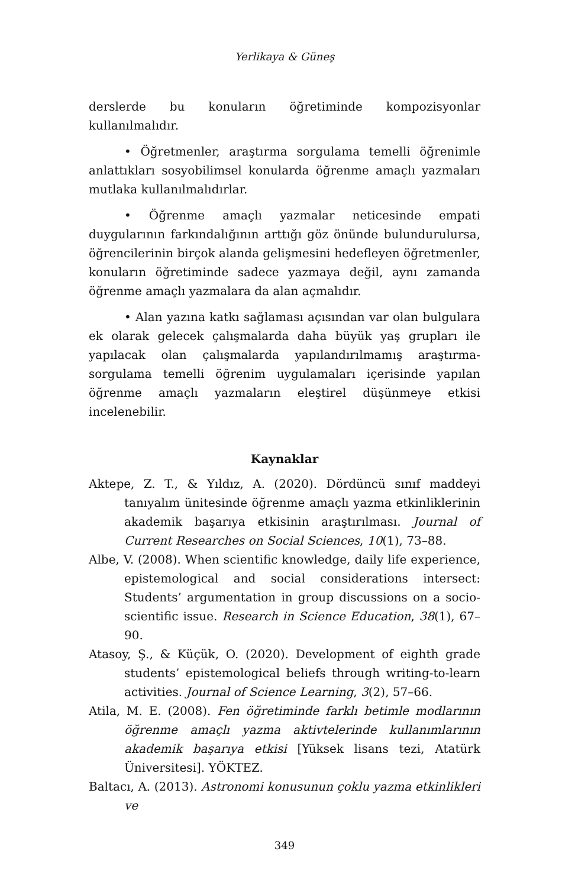Yerlikaya & Güneş
derslerde bu konuların öğretiminde kompozisyonlar kullanılmalıdır.
• Öğretmenler, araştırma sorgulama temelli öğrenimle anlattıkları sosyobilimsel konularda öğrenme amaçlı yazmaları mutlaka kullanılmalıdırlar.
• Öğrenme amaçlı yazmalar neticesinde empati duygularının farkındalığının arttığı göz önünde bulundurulursa, öğrencilerinin birçok alanda gelişmesini hedefleyen öğretmenler, konuların öğretiminde sadece yazmaya değil, aynı zamanda öğrenme amaçlı yazmalara da alan açmalıdır.
• Alan yazına katkı sağlaması açısından var olan bulgulara ek olarak gelecek çalışmalarda daha büyük yaş grupları ile yapılacak olan çalışmalarda yapılandırılmamış araştırma-sorgulama temelli öğrenim uygulamaları içerisinde yapılan öğrenme amaçlı yazmaların eleştirel düşünmeye etkisi incelenebilir.
Kaynaklar
Aktepe, Z. T., & Yıldız, A. (2020). Dördüncü sınıf maddeyi tanıyalım ünitesinde öğrenme amaçlı yazma etkinliklerinin akademik başarıya etkisinin araştırılması. Journal of Current Researches on Social Sciences, 10(1), 73–88.
Albe, V. (2008). When scientific knowledge, daily life experience, epistemological and social considerations intersect: Students’ argumentation in group discussions on a socio-scientific issue. Research in Science Education, 38(1), 67–90.
Atasoy, Ş., & Küçük, O. (2020). Development of eighth grade students’ epistemological beliefs through writing-to-learn activities. Journal of Science Learning, 3(2), 57–66.
Atila, M. E. (2008). Fen öğretiminde farklı betimle modlarının öğrenme amaçlı yazma aktivtelerinde kullanımlarının akademik başarıya etkisi [Yüksek lisans tezi, Atatürk Üniversitesi]. YÖKTEZ.
Baltacı, A. (2013). Astronomi konusunun çoklu yazma etkinlikleri ve
349